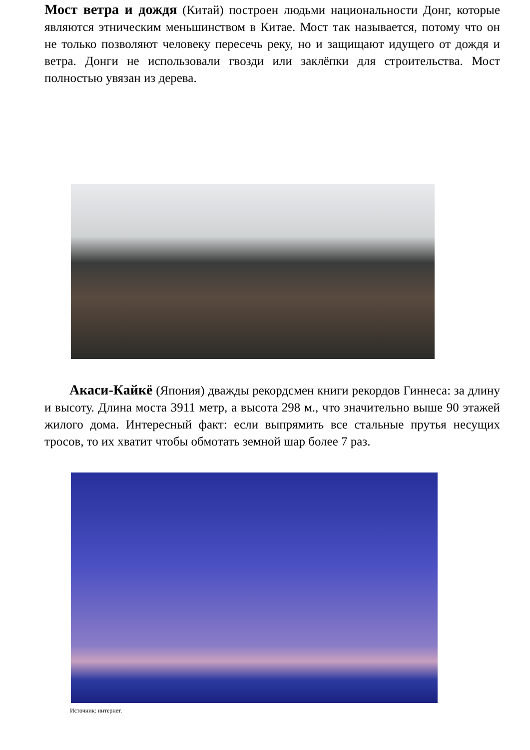Мост ветра и дождя (Китай) построен людьми национальности Донг, которые являются этническим меньшинством в Китае. Мост так называется, потому что он не только позволяют человеку пересечь реку, но и защищают идущего от дождя и ветра. Донги не использовали гвозди или заклёпки для строительства. Мост полностью увязан из дерева.
Акаси-Кайкё (Япония) дважды рекордсмен книги рекордов Гиннеса: за длину и высоту. Длина моста 3911 метр, а высота 298 м., что значительно выше 90 этажей жилого дома. Интересный факт: если выпрямить все стальные прутья несущих тросов, то их хватит чтобы обмотать земной шар более 7 раз.
Источник: интернет.